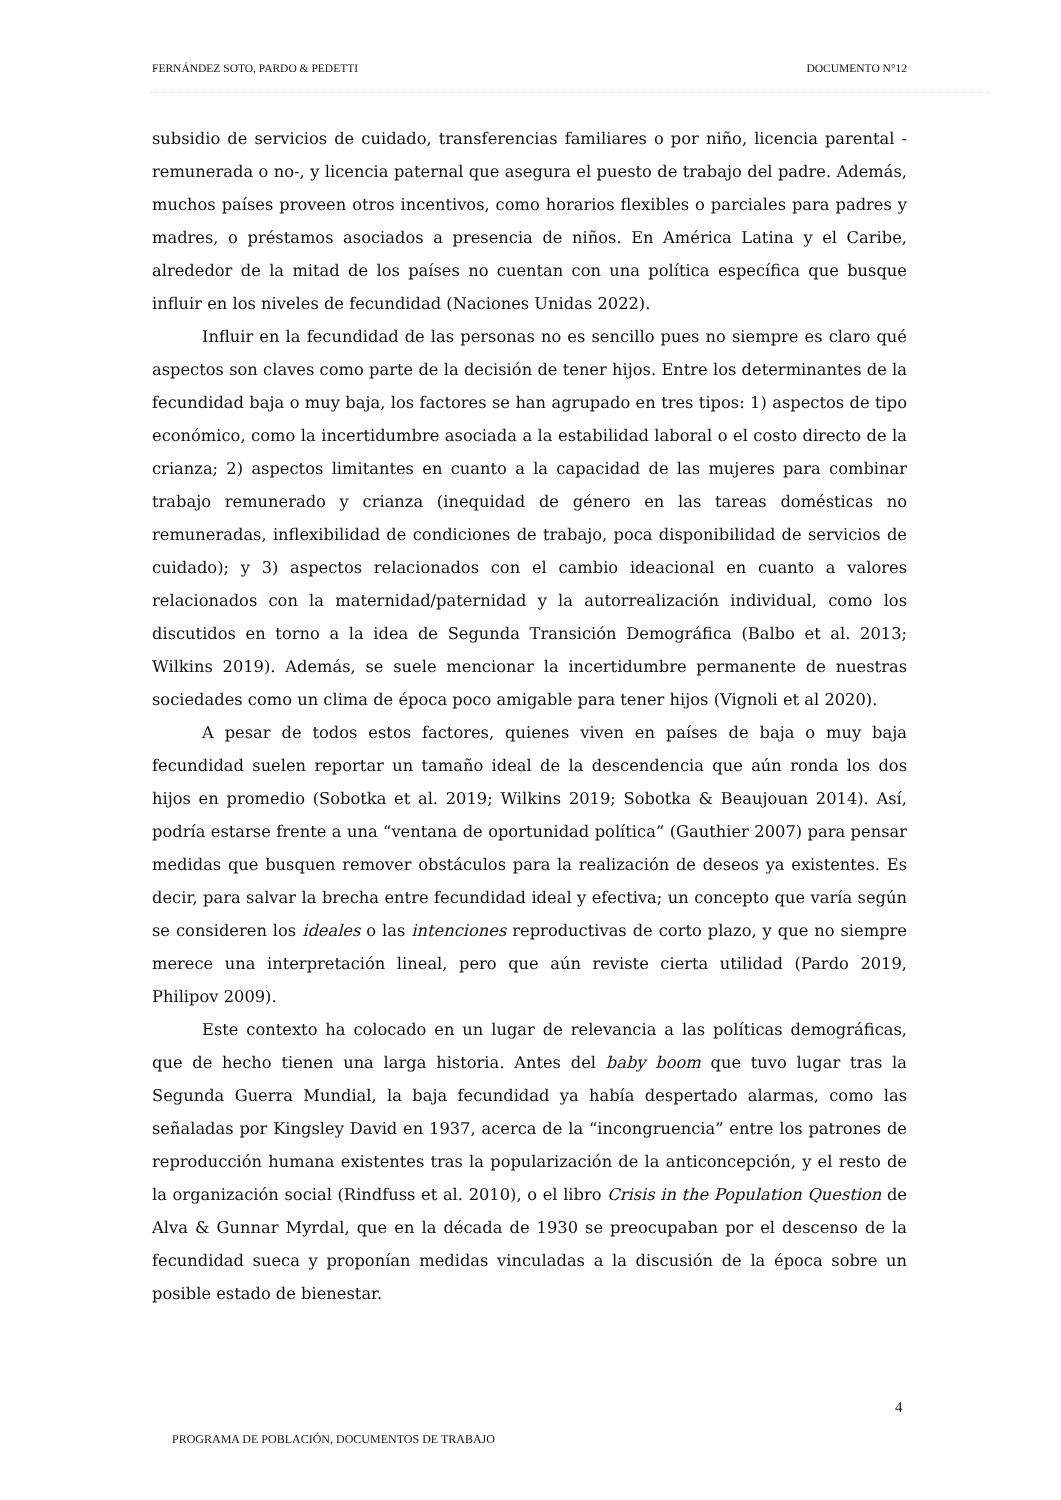FERNÁNDEZ SOTO, PARDO & PEDETTI DOCUMENTO N°12
subsidio de servicios de cuidado, transferencias familiares o por niño, licencia parental -remunerada o no-, y licencia paternal que asegura el puesto de trabajo del padre. Además, muchos países proveen otros incentivos, como horarios flexibles o parciales para padres y madres, o préstamos asociados a presencia de niños. En América Latina y el Caribe, alrededor de la mitad de los países no cuentan con una política específica que busque influir en los niveles de fecundidad (Naciones Unidas 2022).
Influir en la fecundidad de las personas no es sencillo pues no siempre es claro qué aspectos son claves como parte de la decisión de tener hijos. Entre los determinantes de la fecundidad baja o muy baja, los factores se han agrupado en tres tipos: 1) aspectos de tipo económico, como la incertidumbre asociada a la estabilidad laboral o el costo directo de la crianza; 2) aspectos limitantes en cuanto a la capacidad de las mujeres para combinar trabajo remunerado y crianza (inequidad de género en las tareas domésticas no remuneradas, inflexibilidad de condiciones de trabajo, poca disponibilidad de servicios de cuidado); y 3) aspectos relacionados con el cambio ideacional en cuanto a valores relacionados con la maternidad/paternidad y la autorrealización individual, como los discutidos en torno a la idea de Segunda Transición Demográfica (Balbo et al. 2013; Wilkins 2019). Además, se suele mencionar la incertidumbre permanente de nuestras sociedades como un clima de época poco amigable para tener hijos (Vignoli et al 2020).
A pesar de todos estos factores, quienes viven en países de baja o muy baja fecundidad suelen reportar un tamaño ideal de la descendencia que aún ronda los dos hijos en promedio (Sobotka et al. 2019; Wilkins 2019; Sobotka & Beaujouan 2014). Así, podría estarse frente a una “ventana de oportunidad política” (Gauthier 2007) para pensar medidas que busquen remover obstáculos para la realización de deseos ya existentes. Es decir, para salvar la brecha entre fecundidad ideal y efectiva; un concepto que varía según se consideren los ideales o las intenciones reproductivas de corto plazo, y que no siempre merece una interpretación lineal, pero que aún reviste cierta utilidad (Pardo 2019, Philipov 2009).
Este contexto ha colocado en un lugar de relevancia a las políticas demográficas, que de hecho tienen una larga historia. Antes del baby boom que tuvo lugar tras la Segunda Guerra Mundial, la baja fecundidad ya había despertado alarmas, como las señaladas por Kingsley David en 1937, acerca de la “incongruencia” entre los patrones de reproducción humana existentes tras la popularización de la anticoncepción, y el resto de la organización social (Rindfuss et al. 2010), o el libro Crisis in the Population Question de Alva & Gunnar Myrdal, que en la década de 1930 se preocupaban por el descenso de la fecundidad sueca y proponían medidas vinculadas a la discusión de la época sobre un posible estado de bienestar.
4
PROGRAMA DE POBLACIÓN, DOCUMENTOS DE TRABAJO